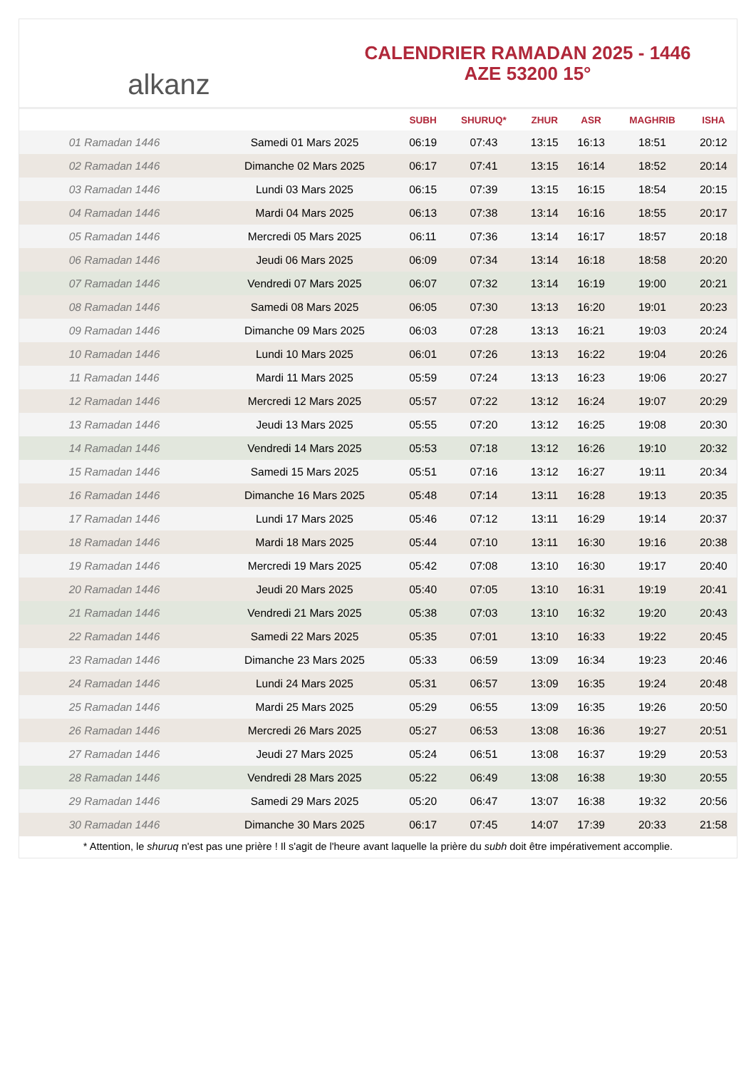alkanz
CALENDRIER RAMADAN 2025 - 1446
AZE 53200 15°
| | | SUBH | SHURUQ* | ZHUR | ASR | MAGHRIB | ISHA |
| --- | --- | --- | --- | --- | --- | --- | --- |
| 01 Ramadan 1446 | Samedi 01 Mars 2025 | 06:19 | 07:43 | 13:15 | 16:13 | 18:51 | 20:12 |
| 02 Ramadan 1446 | Dimanche 02 Mars 2025 | 06:17 | 07:41 | 13:15 | 16:14 | 18:52 | 20:14 |
| 03 Ramadan 1446 | Lundi 03 Mars 2025 | 06:15 | 07:39 | 13:15 | 16:15 | 18:54 | 20:15 |
| 04 Ramadan 1446 | Mardi 04 Mars 2025 | 06:13 | 07:38 | 13:14 | 16:16 | 18:55 | 20:17 |
| 05 Ramadan 1446 | Mercredi 05 Mars 2025 | 06:11 | 07:36 | 13:14 | 16:17 | 18:57 | 20:18 |
| 06 Ramadan 1446 | Jeudi 06 Mars 2025 | 06:09 | 07:34 | 13:14 | 16:18 | 18:58 | 20:20 |
| 07 Ramadan 1446 | Vendredi 07 Mars 2025 | 06:07 | 07:32 | 13:14 | 16:19 | 19:00 | 20:21 |
| 08 Ramadan 1446 | Samedi 08 Mars 2025 | 06:05 | 07:30 | 13:13 | 16:20 | 19:01 | 20:23 |
| 09 Ramadan 1446 | Dimanche 09 Mars 2025 | 06:03 | 07:28 | 13:13 | 16:21 | 19:03 | 20:24 |
| 10 Ramadan 1446 | Lundi 10 Mars 2025 | 06:01 | 07:26 | 13:13 | 16:22 | 19:04 | 20:26 |
| 11 Ramadan 1446 | Mardi 11 Mars 2025 | 05:59 | 07:24 | 13:13 | 16:23 | 19:06 | 20:27 |
| 12 Ramadan 1446 | Mercredi 12 Mars 2025 | 05:57 | 07:22 | 13:12 | 16:24 | 19:07 | 20:29 |
| 13 Ramadan 1446 | Jeudi 13 Mars 2025 | 05:55 | 07:20 | 13:12 | 16:25 | 19:08 | 20:30 |
| 14 Ramadan 1446 | Vendredi 14 Mars 2025 | 05:53 | 07:18 | 13:12 | 16:26 | 19:10 | 20:32 |
| 15 Ramadan 1446 | Samedi 15 Mars 2025 | 05:51 | 07:16 | 13:12 | 16:27 | 19:11 | 20:34 |
| 16 Ramadan 1446 | Dimanche 16 Mars 2025 | 05:48 | 07:14 | 13:11 | 16:28 | 19:13 | 20:35 |
| 17 Ramadan 1446 | Lundi 17 Mars 2025 | 05:46 | 07:12 | 13:11 | 16:29 | 19:14 | 20:37 |
| 18 Ramadan 1446 | Mardi 18 Mars 2025 | 05:44 | 07:10 | 13:11 | 16:30 | 19:16 | 20:38 |
| 19 Ramadan 1446 | Mercredi 19 Mars 2025 | 05:42 | 07:08 | 13:10 | 16:30 | 19:17 | 20:40 |
| 20 Ramadan 1446 | Jeudi 20 Mars 2025 | 05:40 | 07:05 | 13:10 | 16:31 | 19:19 | 20:41 |
| 21 Ramadan 1446 | Vendredi 21 Mars 2025 | 05:38 | 07:03 | 13:10 | 16:32 | 19:20 | 20:43 |
| 22 Ramadan 1446 | Samedi 22 Mars 2025 | 05:35 | 07:01 | 13:10 | 16:33 | 19:22 | 20:45 |
| 23 Ramadan 1446 | Dimanche 23 Mars 2025 | 05:33 | 06:59 | 13:09 | 16:34 | 19:23 | 20:46 |
| 24 Ramadan 1446 | Lundi 24 Mars 2025 | 05:31 | 06:57 | 13:09 | 16:35 | 19:24 | 20:48 |
| 25 Ramadan 1446 | Mardi 25 Mars 2025 | 05:29 | 06:55 | 13:09 | 16:35 | 19:26 | 20:50 |
| 26 Ramadan 1446 | Mercredi 26 Mars 2025 | 05:27 | 06:53 | 13:08 | 16:36 | 19:27 | 20:51 |
| 27 Ramadan 1446 | Jeudi 27 Mars 2025 | 05:24 | 06:51 | 13:08 | 16:37 | 19:29 | 20:53 |
| 28 Ramadan 1446 | Vendredi 28 Mars 2025 | 05:22 | 06:49 | 13:08 | 16:38 | 19:30 | 20:55 |
| 29 Ramadan 1446 | Samedi 29 Mars 2025 | 05:20 | 06:47 | 13:07 | 16:38 | 19:32 | 20:56 |
| 30 Ramadan 1446 | Dimanche 30 Mars 2025 | 06:17 | 07:45 | 14:07 | 17:39 | 20:33 | 21:58 |
* Attention, le shuruq n'est pas une prière ! Il s'agit de l'heure avant laquelle la prière du subh doit être impérativement accomplie.